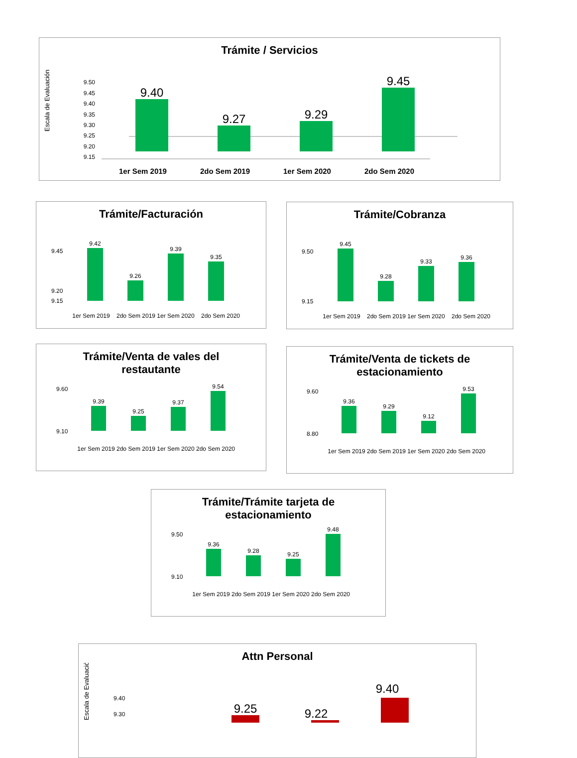Trámite / Servicios
Escala de Evaluación
9.50
9.45
9.40
9.35
9.30
9.25
9.20
9.15
9.40
9.27
9.29
9.45
1er Sem 2019
2do Sem 2019
1er Sem 2020
2do Sem 2020
Trámite/Facturación
9.42
9.26
9.39
9.35
1er Sem 2019
2do Sem 2019
1er Sem 2020
2do Sem 2020
9.45
9.20
9.15
Trámite/Cobranza
9.45
9.28
9.33
9.36
1er Sem 2019
2do Sem 2019
1er Sem 2020
2do Sem 2020
9.50
9.15
Trámite/Venta de vales del
restautante
9.39
9.25
9.37
9.54
1er Sem 2019
2do Sem 2019
1er Sem 2020
2do Sem 2020
9.60
9.10
Trámite/Venta de tickets de
estacionamiento
9.36
9.29
9.12
9.53
1er Sem 2019
2do Sem 2019
1er Sem 2020
2do Sem 2020
9.60
8.80
Trámite/Trámite tarjeta de
estacionamiento
9.36
9.28
9.25
9.48
1er Sem 2019
2do Sem 2019
1er Sem 2020
2do Sem 2020
9.50
9.10
Attn Personal
Escala de Evaluación
9.40
9.30
9.25
9.22
9.40